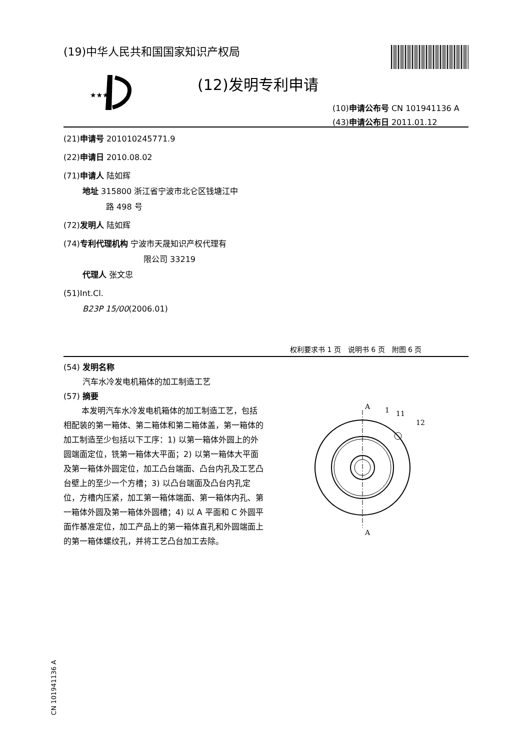(19)中华人民共和国国家知识产权局
★★★
(12)发明专利申请
(10)申请公布号 CN 101941136 A
(43)申请公布日 2011.01.12
(21)申请号 201010245771.9
(22)申请日 2010.08.02
(71)申请人 陆如辉
地址 315800 浙江省宁波市北仑区钱塘江中
路 498 号
(72)发明人 陆如辉
(74)专利代理机构 宁波市天晟知识产权代理有
限公司 33219
代理人 张文忠
(51)Int.Cl.
B23P 15/00(2006.01)
权利要求书 1 页　说明书 6 页　附图 6 页
(54) 发明名称
汽车水冷发电机箱体的加工制造工艺
(57) 摘要
本发明汽车水冷发电机箱体的加工制造工艺，包括相配装的第一箱体、第二箱体和第二箱体盖，第一箱体的加工制造至少包括以下工序：1) 以第一箱体外圆上的外圆端面定位，铣第一箱体大平面；2) 以第一箱体大平面及第一箱体外圆定位，加工凸台端面、凸台内孔及工艺凸台壁上的至少一个方槽；3) 以凸台端面及凸台内孔定位，方槽内压紧，加工第一箱体端面、第一箱体内孔、第一箱体外圆及第一箱体外圆槽；4) 以 A 平面和 C 外圆平面作基准定位，加工产品上的第一箱体直孔和外圆端面上的第一箱体螺纹孔，并将工艺凸台加工去除。
A
A
1
11
12
CN 101941136 A